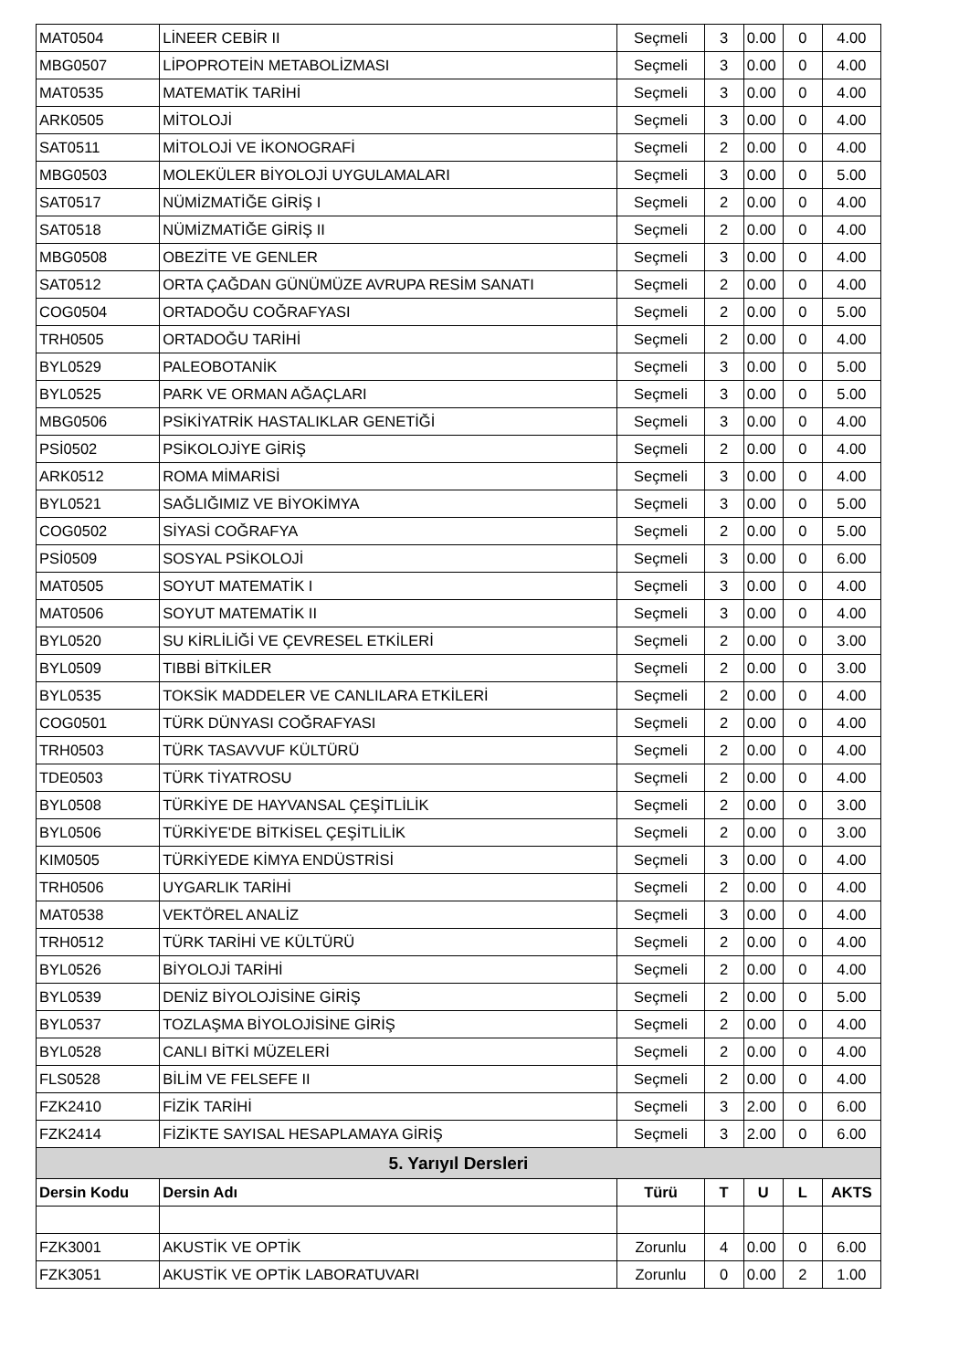| MAT0504 | LİNEER CEBİR II | Seçmeli | 3 | 0.00 | 0 | 4.00 |
| MBG0507 | LİPOPROTEİN METABOLİZMASI | Seçmeli | 3 | 0.00 | 0 | 4.00 |
| MAT0535 | MATEMATİK TARİHİ | Seçmeli | 3 | 0.00 | 0 | 4.00 |
| ARK0505 | MİTOLOJİ | Seçmeli | 3 | 0.00 | 0 | 4.00 |
| SAT0511 | MİTOLOJİ VE İKONOGRAFİ | Seçmeli | 2 | 0.00 | 0 | 4.00 |
| MBG0503 | MOLEKÜLER BİYOLOJİ UYGULAMALARI | Seçmeli | 3 | 0.00 | 0 | 5.00 |
| SAT0517 | NÜMİZMATİĞE GİRİŞ I | Seçmeli | 2 | 0.00 | 0 | 4.00 |
| SAT0518 | NÜMİZMATİĞE GİRİŞ II | Seçmeli | 2 | 0.00 | 0 | 4.00 |
| MBG0508 | OBEZİTE VE GENLER | Seçmeli | 3 | 0.00 | 0 | 4.00 |
| SAT0512 | ORTA ÇAĞDAN GÜNÜMÜZE AVRUPA RESİM SANATI | Seçmeli | 2 | 0.00 | 0 | 4.00 |
| COG0504 | ORTADOĞU COĞRAFYASI | Seçmeli | 2 | 0.00 | 0 | 5.00 |
| TRH0505 | ORTADOĞU TARİHİ | Seçmeli | 2 | 0.00 | 0 | 4.00 |
| BYL0529 | PALEOBOTANİK | Seçmeli | 3 | 0.00 | 0 | 5.00 |
| BYL0525 | PARK VE ORMAN AĞAÇLARI | Seçmeli | 3 | 0.00 | 0 | 5.00 |
| MBG0506 | PSİKİYATRİK HASTALIKLAR GENETİĞİ | Seçmeli | 3 | 0.00 | 0 | 4.00 |
| PSİ0502 | PSİKOLOJİYE GİRİŞ | Seçmeli | 2 | 0.00 | 0 | 4.00 |
| ARK0512 | ROMA MİMARİSİ | Seçmeli | 3 | 0.00 | 0 | 4.00 |
| BYL0521 | SAĞLIĞIMIZ VE BİYOKİMYA | Seçmeli | 3 | 0.00 | 0 | 5.00 |
| COG0502 | SİYASİ COĞRAFYA | Seçmeli | 2 | 0.00 | 0 | 5.00 |
| PSİ0509 | SOSYAL PSİKOLOJİ | Seçmeli | 3 | 0.00 | 0 | 6.00 |
| MAT0505 | SOYUT MATEMATİK I | Seçmeli | 3 | 0.00 | 0 | 4.00 |
| MAT0506 | SOYUT MATEMATİK II | Seçmeli | 3 | 0.00 | 0 | 4.00 |
| BYL0520 | SU KİRLİLİĞİ VE ÇEVRESEL ETKİLERİ | Seçmeli | 2 | 0.00 | 0 | 3.00 |
| BYL0509 | TIBBİ BİTKİLER | Seçmeli | 2 | 0.00 | 0 | 3.00 |
| BYL0535 | TOKSİK MADDELER VE CANLILARA ETKİLERİ | Seçmeli | 2 | 0.00 | 0 | 4.00 |
| COG0501 | TÜRK DÜNYASI COĞRAFYASI | Seçmeli | 2 | 0.00 | 0 | 4.00 |
| TRH0503 | TÜRK TASAVVUF KÜLTÜRÜ | Seçmeli | 2 | 0.00 | 0 | 4.00 |
| TDE0503 | TÜRK TİYATROSU | Seçmeli | 2 | 0.00 | 0 | 4.00 |
| BYL0508 | TÜRKİYE DE HAYVANSAL ÇEŞİTLİLİK | Seçmeli | 2 | 0.00 | 0 | 3.00 |
| BYL0506 | TÜRKİYE'DE BİTKİSEL ÇEŞİTLİLİK | Seçmeli | 2 | 0.00 | 0 | 3.00 |
| KIM0505 | TÜRKİYEDE KİMYA ENDÜSTRİSİ | Seçmeli | 3 | 0.00 | 0 | 4.00 |
| TRH0506 | UYGARLIK TARİHİ | Seçmeli | 2 | 0.00 | 0 | 4.00 |
| MAT0538 | VEKTÖREL ANALİZ | Seçmeli | 3 | 0.00 | 0 | 4.00 |
| TRH0512 | TÜRK TARİHİ VE KÜLTÜRÜ | Seçmeli | 2 | 0.00 | 0 | 4.00 |
| BYL0526 | BİYOLOJİ TARİHİ | Seçmeli | 2 | 0.00 | 0 | 4.00 |
| BYL0539 | DENİZ BİYOLOJİSİNE GİRİŞ | Seçmeli | 2 | 0.00 | 0 | 5.00 |
| BYL0537 | TOZLAŞMA BİYOLOJİSİNE GİRİŞ | Seçmeli | 2 | 0.00 | 0 | 4.00 |
| BYL0528 | CANLI BİTKİ MÜZELERİ | Seçmeli | 2 | 0.00 | 0 | 4.00 |
| FLS0528 | BİLİM VE FELSEFE II | Seçmeli | 2 | 0.00 | 0 | 4.00 |
| FZK2410 | FİZİK TARİHİ | Seçmeli | 3 | 2.00 | 0 | 6.00 |
| FZK2414 | FİZİKTE SAYISAL HESAPLAMAYA GİRİŞ | Seçmeli | 3 | 2.00 | 0 | 6.00 |
| 5. Yarıyıl Dersleri | | | | | | |
| Dersin Kodu | Dersin Adı | Türü | T | U | L | AKTS |
| FZK3001 | AKUSTİK VE OPTİK | Zorunlu | 4 | 0.00 | 0 | 6.00 |
| FZK3051 | AKUSTİK VE OPTİK LABORATUVARI | Zorunlu | 0 | 0.00 | 2 | 1.00 |